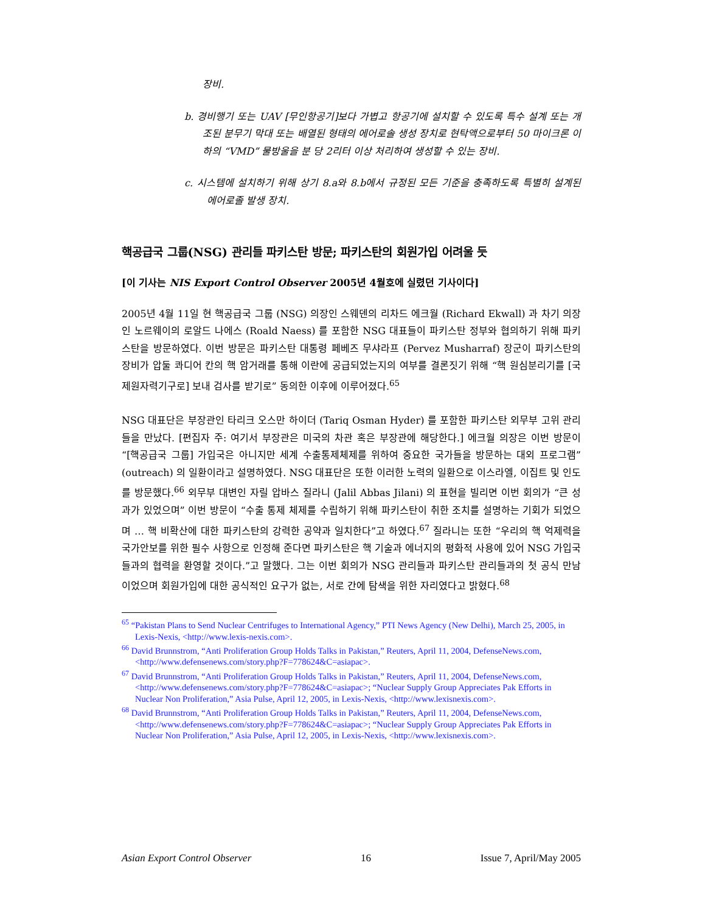장비.
b. 경비행기 또는 UAV [무인항공기]보다 가볍고 항공기에 설치할 수 있도록 특수 설계 또는 개조된 분무기 막대 또는 배열된 형태의 에어로솔 생성 장치로 현탁액으로부터 50 마이크론 이하의 “VMD” 물방울을 분 당 2리터 이상 처리하여 생성할 수 있는 장비.
c. 시스템에 설치하기 위해 상기 8.a와 8.b에서 규정된 모든 기준을 충족하도록 특별히 설계된 에어로졸 발생 장치.
핵공급국 그룹(NSG) 관리들 파키스탄 방문; 파키스탄의 회원가입 어려울 듯
[이 기사는 NIS Export Control Observer 2005년 4월호에 실렸던 기사이다]
2005년 4월 11일 현 핵공급국 그룹 (NSG) 의장인 스웨덴의 리차드 에크월 (Richard Ekwall) 과 차기 의장인 노르웨이의 로알드 나에스 (Roald Naess) 를 포함한 NSG 대표들이 파키스탄 정부와 협의하기 위해 파키스탄을 방문하였다. 이번 방문은 파키스탄 대통령 페베즈 무샤라프 (Pervez Musharraf) 장군이 파키스탄의 장비가 압둘 콰디어 칸의 핵 암거래를 통해 이란에 공급되었는지의 여부를 결론짓기 위해 “핵 원심분리기를 [국제원자력기구로] 보내 검사를 받기로” 동의한 이후에 이루어졌다.<sup>65</sup>
NSG 대표단은 부장관인 타리크 오스만 하이더 (Tariq Osman Hyder) 를 포함한 파키스탄 외무부 고위 관리들을 만났다. [편집자 주: 여기서 부장관은 미국의 차관 혹은 부장관에 해당한다.] 에크월 의장은 이번 방문이 “[핵공급국 그룹] 가입국은 아니지만 세계 수출통제체제를 위하여 중요한 국가들을 방문하는 대외 프로그램” (outreach) 의 일환이라고 설명하였다. NSG 대표단은 또한 이러한 노력의 일환으로 이스라엘, 이집트 및 인도를 방문했다.<sup>66</sup> 외무부 대변인 자릴 압바스 질라니 (Jalil Abbas Jilani) 의 표현을 빌리면 이번 회의가 “큰 성과가 있었으며” 이번 방문이 “수출 통제 체제를 수립하기 위해 파키스탄이 취한 조치를 설명하는 기회가 되었으며 … 핵 비확산에 대한 파키스탄의 강력한 공약과 일치한다”고 하였다.<sup>67</sup> 질라니는 또한 “우리의 핵 억제력을 국가안보를 위한 필수 사항으로 인정해 준다면 파키스탄은 핵 기술과 에너지의 평화적 사용에 있어 NSG 가입국들과의 협력을 환영할 것이다.”고 말했다. 그는 이번 회의가 NSG 관리들과 파키스탄 관리들과의 첫 공식 만남이었으며 회원가입에 대한 공식적인 요구가 없는, 서로 간에 탐색을 위한 자리였다고 밝혔다.<sup>68</sup>
<sup>65</sup> “Pakistan Plans to Send Nuclear Centrifuges to International Agency,” PTI News Agency (New Delhi), March 25, 2005, in Lexis-Nexis, <http://www.lexis-nexis.com>.
<sup>66</sup> David Brunnstrom, “Anti Proliferation Group Holds Talks in Pakistan,” Reuters, April 11, 2004, DefenseNews.com, <http://www.defensenews.com/story.php?F=778624&C=asiapac>.
<sup>67</sup> David Brunnstrom, “Anti Proliferation Group Holds Talks in Pakistan,” Reuters, April 11, 2004, DefenseNews.com, <http://www.defensenews.com/story.php?F=778624&C=asiapac>; “Nuclear Supply Group Appreciates Pak Efforts in Nuclear Non Proliferation,” Asia Pulse, April 12, 2005, in Lexis-Nexis, <http://www.lexisnexis.com>.
<sup>68</sup> David Brunnstrom, “Anti Proliferation Group Holds Talks in Pakistan,” Reuters, April 11, 2004, DefenseNews.com, <http://www.defensenews.com/story.php?F=778624&C=asiapac>; “Nuclear Supply Group Appreciates Pak Efforts in Nuclear Non Proliferation,” Asia Pulse, April 12, 2005, in Lexis-Nexis, <http://www.lexisnexis.com>.
Asian Export Control Observer 16 Issue 7, April/May 2005